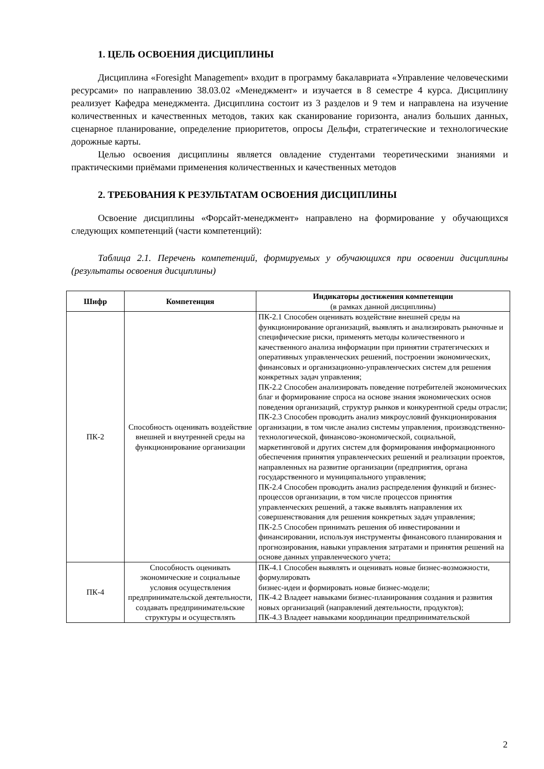1. ЦЕЛЬ ОСВОЕНИЯ ДИСЦИПЛИНЫ
Дисциплина «Foresight Management» входит в программу бакалавриата «Управление человеческими ресурсами» по направлению 38.03.02 «Менеджмент» и изучается в 8 семестре 4 курса. Дисциплину реализует Кафедра менеджмента. Дисциплина состоит из 3 разделов и 9 тем и направлена на изучение количественных и качественных методов, таких как сканирование горизонта, анализ больших данных, сценарное планирование, определение приоритетов, опросы Дельфи, стратегические и технологические дорожные карты.
Целью освоения дисциплины является овладение студентами теоретическими знаниями и практическими приёмами применения количественных и качественных методов
2. ТРЕБОВАНИЯ К РЕЗУЛЬТАТАМ ОСВОЕНИЯ ДИСЦИПЛИНЫ
Освоение дисциплины «Форсайт-менеджмент» направлено на формирование у обучающихся следующих компетенций (части компетенций):
Таблица 2.1. Перечень компетенций, формируемых у обучающихся при освоении дисциплины (результаты освоения дисциплины)
| Шифр | Компетенция | Индикаторы достижения компетенции (в рамках данной дисциплины) |
| --- | --- | --- |
| ПК-2 | Способность оценивать воздействие внешней и внутренней среды на функционирование организации | ПК-2.1 Способен оценивать воздействие внешней среды на функционирование организаций, выявлять и анализировать рыночные и специфические риски, применять методы количественного и качественного анализа информации при принятии стратегических и оперативных управленческих решений, построении экономических, финансовых и организационно-управленческих систем для решения конкретных задач управления; ПК-2.2 Способен анализировать поведение потребителей экономических благ и формирование спроса на основе знания экономических основ поведения организаций, структур рынков и конкурентной среды отрасли; ПК-2.3 Способен проводить анализ микроусловий функционирования организации, в том числе анализ системы управления, производственно-технологической, финансово-экономической, социальной, маркетинговой и других систем для формирования информационного обеспечения принятия управленческих решений и реализации проектов, направленных на развитие организации (предприятия, органа государственного и муниципального управления; ПК-2.4 Способен проводить анализ распределения функций и бизнес-процессов организации, в том числе процессов принятия управленческих решений, а также выявлять направления их совершенствования для решения конкретных задач управления; ПК-2.5 Способен принимать решения об инвестировании и финансировании, используя инструменты финансового планирования и прогнозирования, навыки управления затратами и принятия решений на основе данных управленческого учета; |
| ПК-4 | Способность оценивать экономические и социальные условия осуществления предпринимательской деятельности, создавать предпринимательские структуры и осуществлять | ПК-4.1 Способен выявлять и оценивать новые бизнес-возможности, формулировать бизнес-идеи и формировать новые бизнес-модели; ПК-4.2 Владеет навыками бизнес-планирования создания и развития новых организаций (направлений деятельности, продуктов); ПК-4.3 Владеет навыками координации предпринимательской |
2